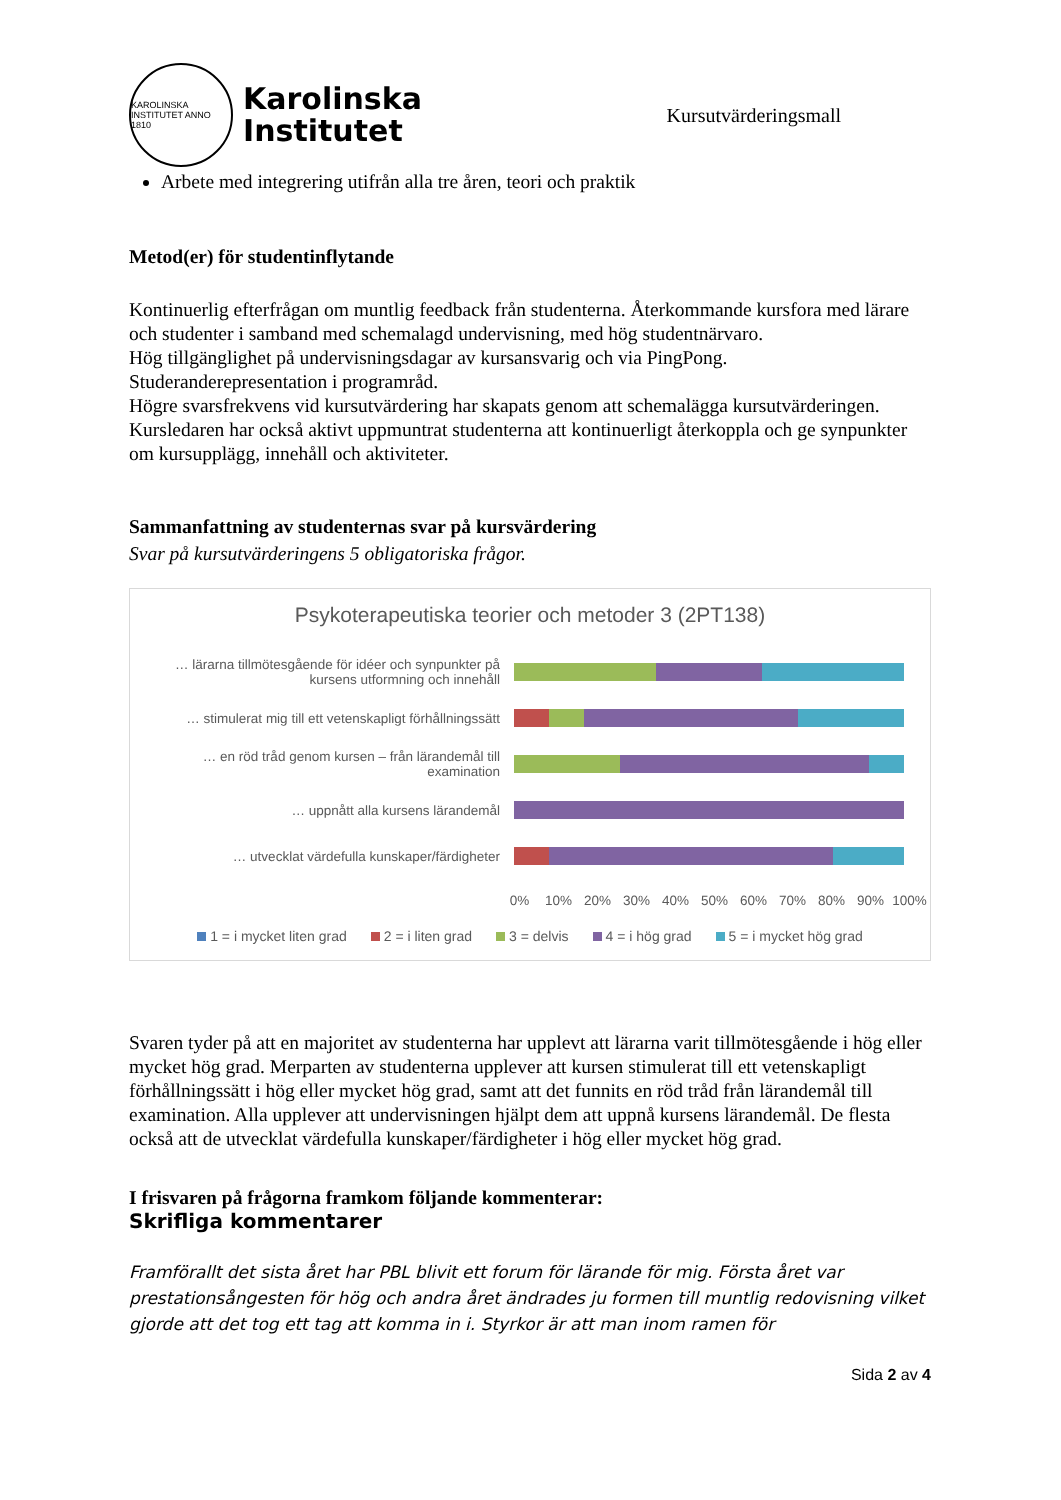KAROLINSKA INSTITUTET ANNO 1810
Karolinska
Institutet
Kursutvärderingsmall
Arbete med integrering utifrån alla tre åren, teori och praktik
Metod(er) för studentinflytande
Kontinuerlig efterfrågan om muntlig feedback från studenterna. Återkommande kursfora med lärare och studenter i samband med schemalagd undervisning, med hög studentnärvaro.
Hög tillgänglighet på undervisningsdagar av kursansvarig och via PingPong.
Studeranderepresentation i programråd.
Högre svarsfrekvens vid kursutvärdering har skapats genom att schemalägga kursutvärderingen.
Kursledaren har också aktivt uppmuntrat studenterna att kontinuerligt återkoppla och ge synpunkter om kursupplägg, innehåll och aktiviteter.
Sammanfattning av studenternas svar på kursvärdering
Svar på kursutvärderingens 5 obligatoriska frågor.
Psykoterapeutiska teorier och metoder 3 (2PT138)
… lärarna tillmötesgående för idéer och synpunkter på kursens utformning och innehåll
… stimulerat mig till ett vetenskapligt förhållningssätt
… en röd tråd genom kursen – från lärandemål till examination
… uppnått alla kursens lärandemål
… utvecklat värdefulla kunskaper/färdigheter
0% 10% 20% 30% 40% 50% 60% 70% 80% 90% 100%
1 = i mycket liten grad 2 = i liten grad 3 = delvis 4 = i hög grad 5 = i mycket hög grad
Svaren tyder på att en majoritet av studenterna har upplevt att lärarna varit tillmötesgående i hög eller mycket hög grad. Merparten av studenterna upplever att kursen stimulerat till ett vetenskapligt förhållningssätt i hög eller mycket hög grad, samt att det funnits en röd tråd från lärandemål till examination. Alla upplever att undervisningen hjälpt dem att uppnå kursens lärandemål. De flesta också att de utvecklat värdefulla kunskaper/färdigheter i hög eller mycket hög grad.
I frisvaren på frågorna framkom följande kommenterar:
Skrifliga kommentarer
Framförallt det sista året har PBL blivit ett forum för lärande för mig. Första året var prestationsångesten för hög och andra året ändrades ju formen till muntlig redovisning vilket gjorde att det tog ett tag att komma in i. Styrkor är att man inom ramen för
Sida 2 av 4